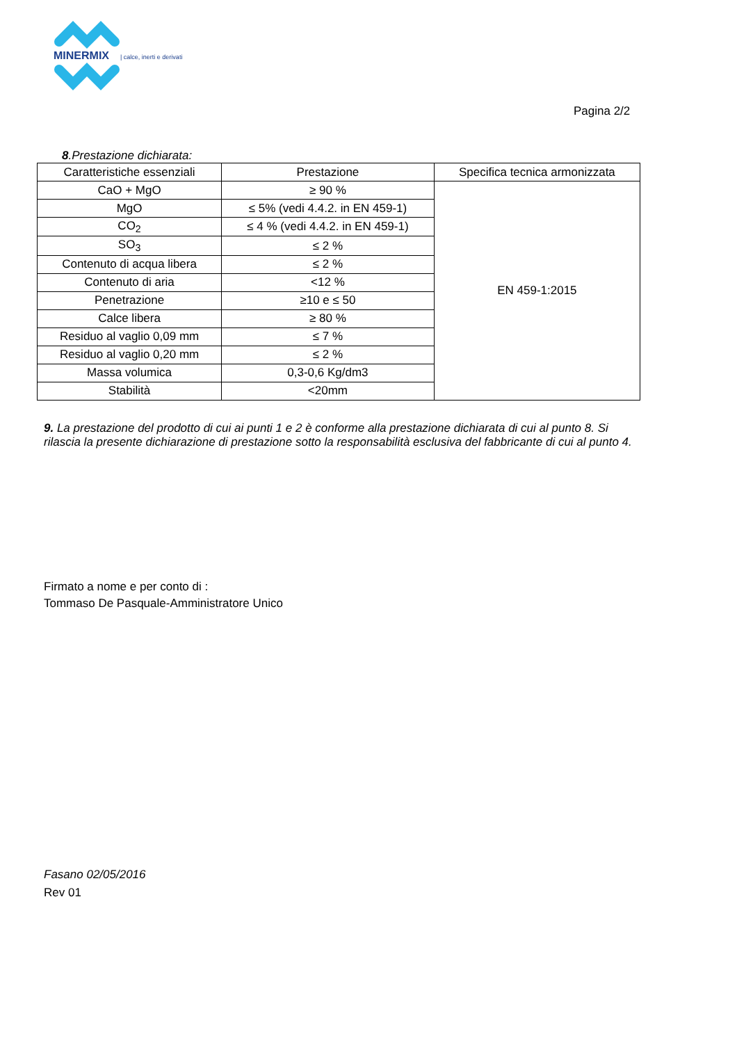MINERMIX
| calce, inerti e derivati
Pagina 2/2
8.Prestazione dichiarata:
| Caratteristiche essenziali | Prestazione | Specifica tecnica armonizzata |
| --- | --- | --- |
| CaO + MgO | ≥ 90 % | EN 459-1:2015 |
| MgO | ≤ 5% (vedi 4.4.2. in EN 459-1) | |
| CO<sub>2</sub> | ≤ 4 % (vedi 4.4.2. in EN 459-1) | |
| SO<sub>3</sub> | ≤ 2 % | |
| Contenuto di acqua libera | ≤ 2 % | |
| Contenuto di aria | <12 % | |
| Penetrazione | ≥10 e ≤ 50 | |
| Calce libera | ≥ 80 % | |
| Residuo al vaglio 0,09 mm | ≤ 7 % | |
| Residuo al vaglio 0,20 mm | ≤ 2 % | |
| Massa volumica | 0,3-0,6 Kg/dm3 | |
| Stabilità | <20mm | |
9. La prestazione del prodotto di cui ai punti 1 e 2 è conforme alla prestazione dichiarata di cui al punto 8. Si rilascia la presente dichiarazione di prestazione sotto la responsabilità esclusiva del fabbricante di cui al punto 4.
Firmato a nome e per conto di :
Tommaso De Pasquale-Amministratore Unico
Fasano 02/05/2016
Rev 01